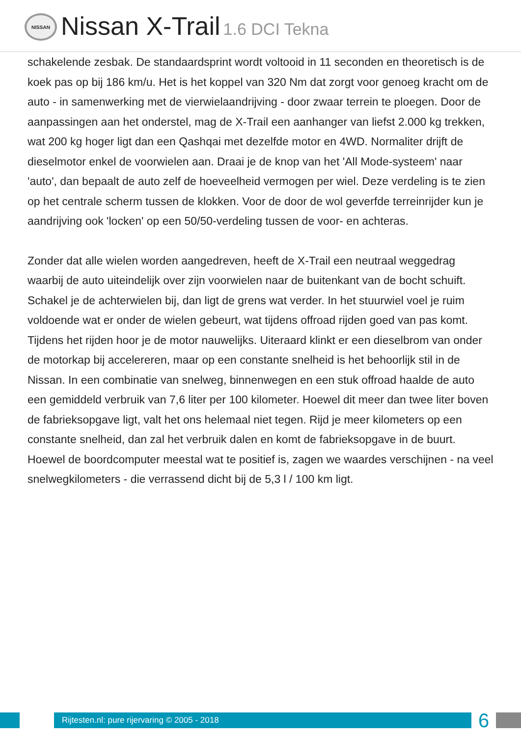NISSAN
Nissan X-Trail 1.6 DCI Tekna
schakelende zesbak. De standaardsprint wordt voltooid in 11 seconden en theoretisch is de koek pas op bij 186 km/u. Het is het koppel van 320 Nm dat zorgt voor genoeg kracht om de auto - in samenwerking met de vierwielaandrijving - door zwaar terrein te ploegen. Door de aanpassingen aan het onderstel, mag de X-Trail een aanhanger van liefst 2.000 kg trekken, wat 200 kg hoger ligt dan een Qashqai met dezelfde motor en 4WD. Normaliter drijft de dieselmotor enkel de voorwielen aan. Draai je de knop van het 'All Mode-systeem' naar 'auto', dan bepaalt de auto zelf de hoeveelheid vermogen per wiel. Deze verdeling is te zien op het centrale scherm tussen de klokken. Voor de door de wol geverfde terreinrijder kun je aandrijving ook 'locken' op een 50/50-verdeling tussen de voor- en achteras.
Zonder dat alle wielen worden aangedreven, heeft de X-Trail een neutraal weggedrag waarbij de auto uiteindelijk over zijn voorwielen naar de buitenkant van de bocht schuift. Schakel je de achterwielen bij, dan ligt de grens wat verder. In het stuurwiel voel je ruim voldoende wat er onder de wielen gebeurt, wat tijdens offroad rijden goed van pas komt. Tijdens het rijden hoor je de motor nauwelijks. Uiteraard klinkt er een dieselbrom van onder de motorkap bij accelereren, maar op een constante snelheid is het behoorlijk stil in de Nissan. In een combinatie van snelweg, binnenwegen en een stuk offroad haalde de auto een gemiddeld verbruik van 7,6 liter per 100 kilometer. Hoewel dit meer dan twee liter boven de fabrieksopgave ligt, valt het ons helemaal niet tegen. Rijd je meer kilometers op een constante snelheid, dan zal het verbruik dalen en komt de fabrieksopgave in de buurt. Hoewel de boordcomputer meestal wat te positief is, zagen we waardes verschijnen - na veel snelwegkilometers - die verrassend dicht bij de 5,3 l / 100 km ligt.
Rijtesten.nl: pure rijervaring © 2005 - 2018
6